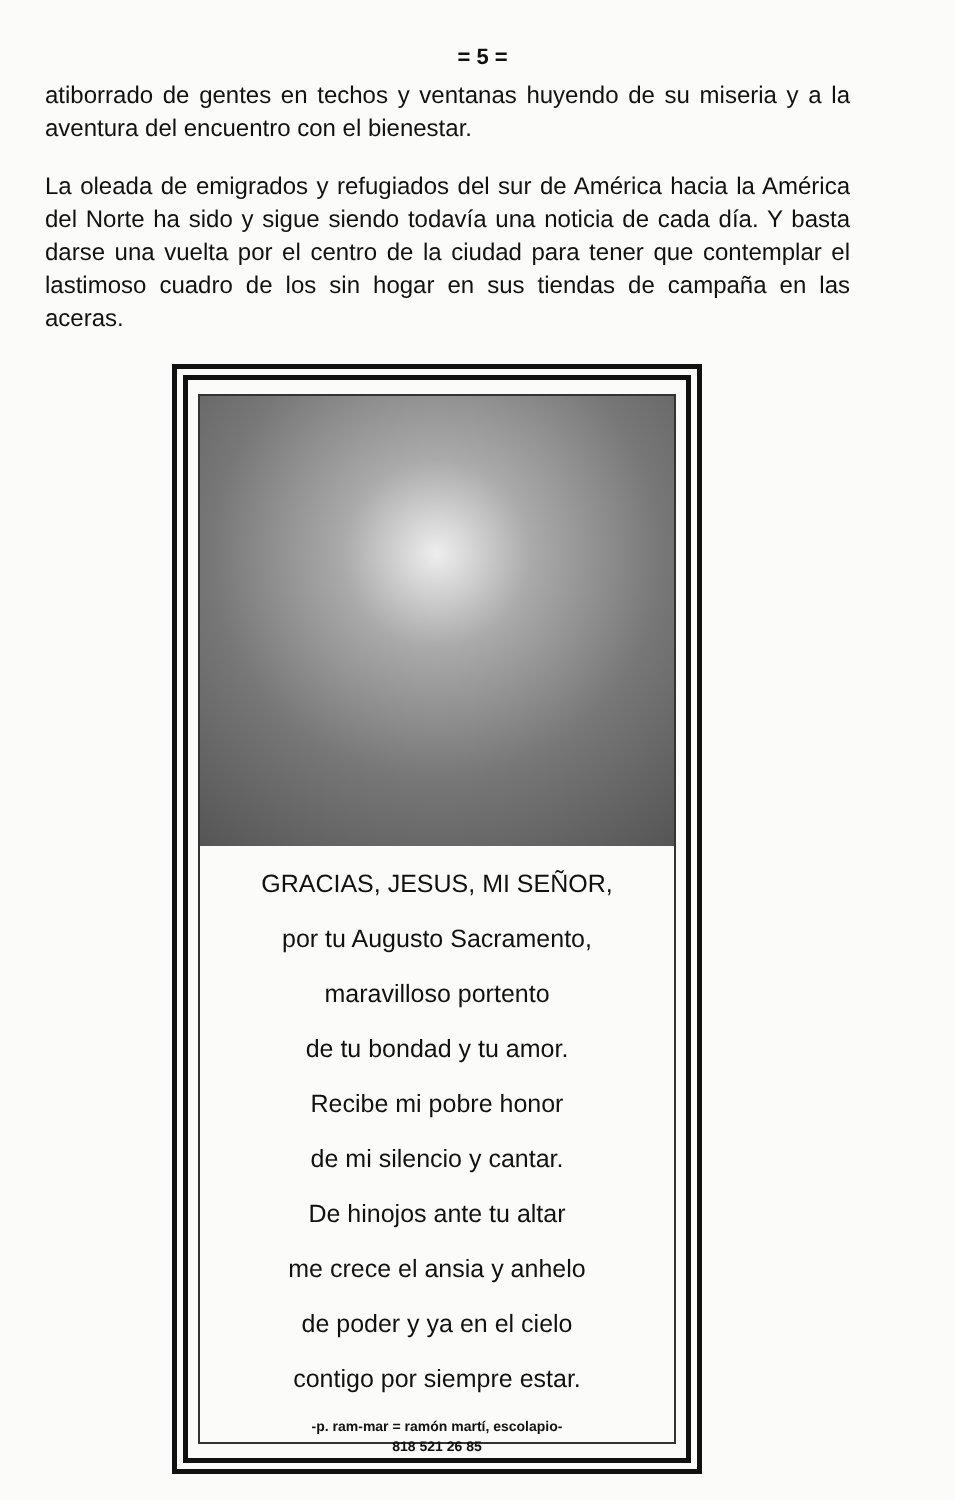= 5 =
atiborrado de gentes en techos y ventanas huyendo de su miseria y a la aventura del encuentro con el bienestar.
La oleada de emigrados y refugiados del sur de América hacia la América del Norte ha sido y sigue siendo todavía una noticia de cada día. Y basta darse una vuelta por el centro de la ciudad para tener que contemplar el lastimoso cuadro de los sin hogar en sus tiendas de campaña en las aceras.
GRACIAS, JESUS, MI SEÑOR,
por tu Augusto Sacramento,
maravilloso portento
de tu bondad y tu amor.
Recibe mi pobre honor
de mi silencio y cantar.
De hinojos ante tu altar
me crece el ansia y anhelo
de poder y ya en el cielo
contigo por siempre estar.
-p. ram-mar = ramón martí, escolapio-
818 521 26 85